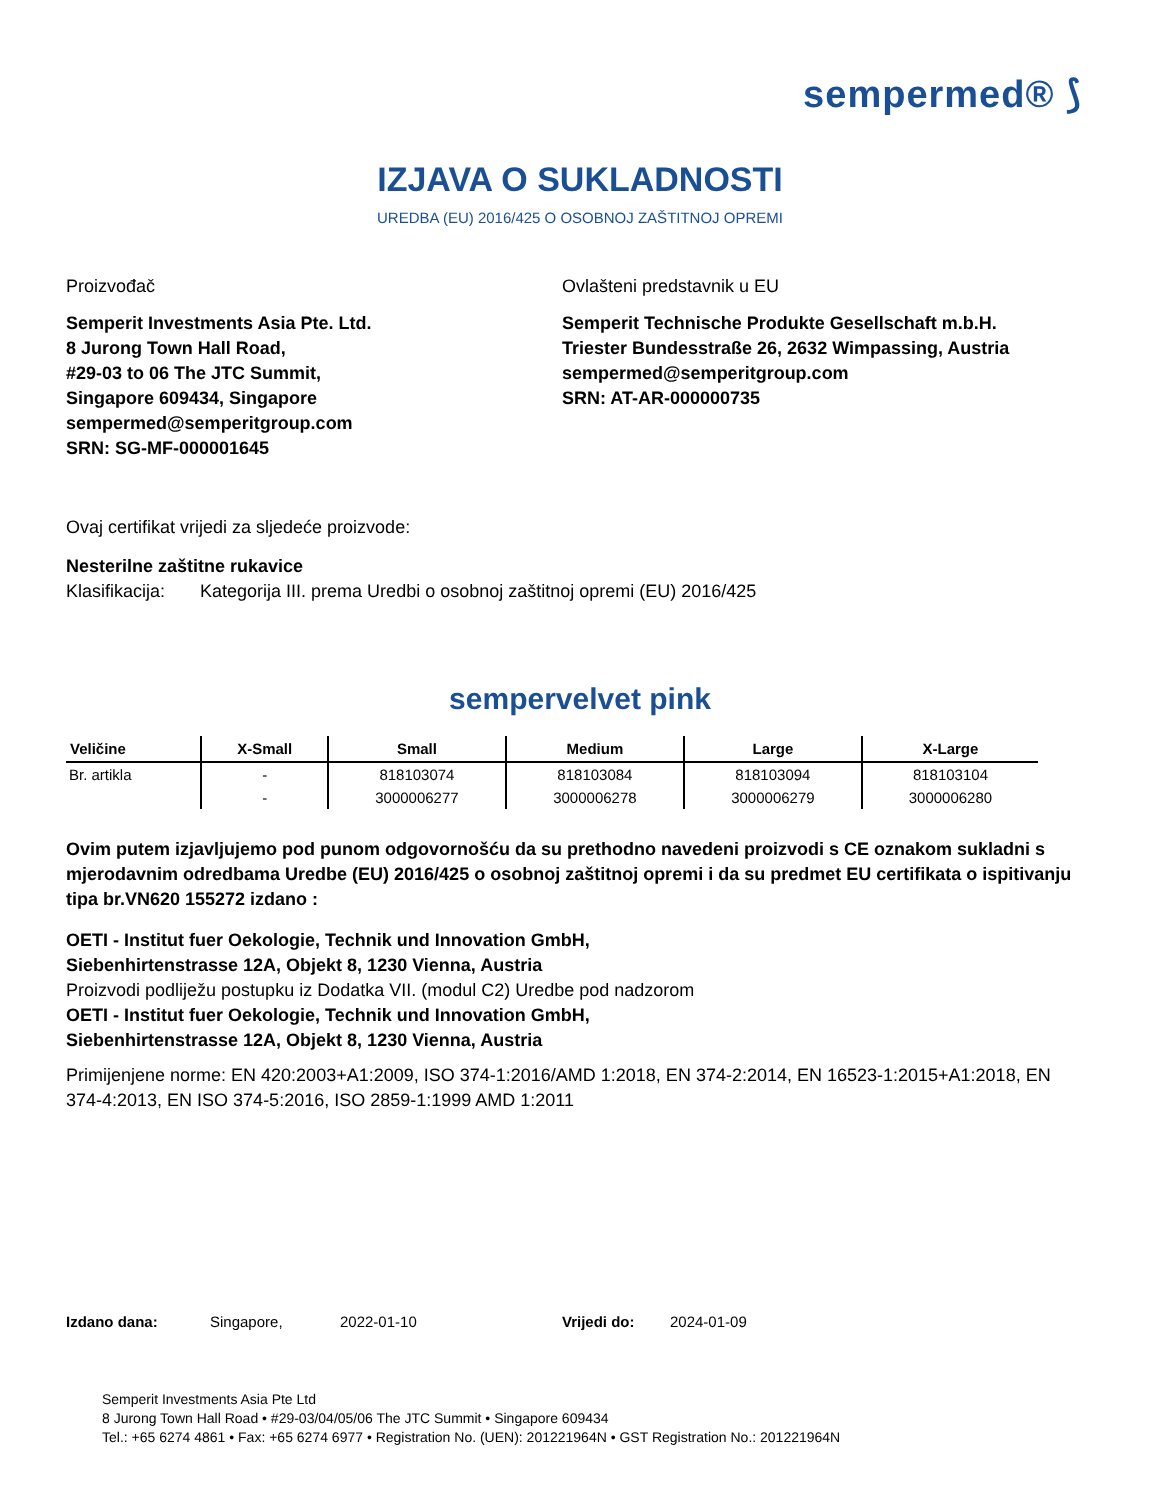sempermed® ⟆
IZJAVA O SUKLADNOSTI
UREDBA (EU) 2016/425 O OSOBNOJ ZAŠTITNOJ OPREMI
Proizvođač
Semperit Investments Asia Pte. Ltd.
8 Jurong Town Hall Road,
#29-03 to 06 The JTC Summit,
Singapore 609434, Singapore
sempermed@semperitgroup.com
SRN: SG-MF-000001645
Ovlašteni predstavnik u EU
Semperit Technische Produkte Gesellschaft m.b.H.
Triester Bundesstraße 26, 2632 Wimpassing, Austria
sempermed@semperitgroup.com
SRN: AT-AR-000000735
Ovaj certifikat vrijedi za sljedeće proizvode:
Nesterilne zaštitne rukavice
Klasifikacija: Kategorija III. prema Uredbi o osobnoj zaštitnoj opremi (EU) 2016/425
sempervelvet pink
| Veličine | X-Small | Small | Medium | Large | X-Large |
| --- | --- | --- | --- | --- | --- |
| Br. artikla | - | 818103074 | 818103084 | 818103094 | 818103104 |
| | - | 3000006277 | 3000006278 | 3000006279 | 3000006280 |
Ovim putem izjavljujemo pod punom odgovornošću da su prethodno navedeni proizvodi s CE oznakom sukladni s mjerodavnim odredbama Uredbe (EU) 2016/425 o osobnoj zaštitnoj opremi i da su predmet EU certifikata o ispitivanju tipa br.VN620 155272 izdano :
OETI - Institut fuer Oekologie, Technik und Innovation GmbH,
Siebenhirtenstrasse 12A, Objekt 8, 1230 Vienna, Austria
Proizvodi podliježu postupku iz Dodatka VII. (modul C2) Uredbe pod nadzorom
OETI - Institut fuer Oekologie, Technik und Innovation GmbH,
Siebenhirtenstrasse 12A, Objekt 8, 1230 Vienna, Austria
Primijenjene norme: EN 420:2003+A1:2009, ISO 374-1:2016/AMD 1:2018, EN 374-2:2014, EN 16523-1:2015+A1:2018, EN 374-4:2013, EN ISO 374-5:2016, ISO 2859-1:1999 AMD 1:2011
Izdano dana: Singapore, 2022-01-10 Vrijedi do: 2024-01-09
Semperit Investments Asia Pte Ltd
8 Jurong Town Hall Road • #29-03/04/05/06 The JTC Summit • Singapore 609434
Tel.: +65 6274 4861 • Fax: +65 6274 6977 • Registration No. (UEN): 201221964N • GST Registration No.: 201221964N